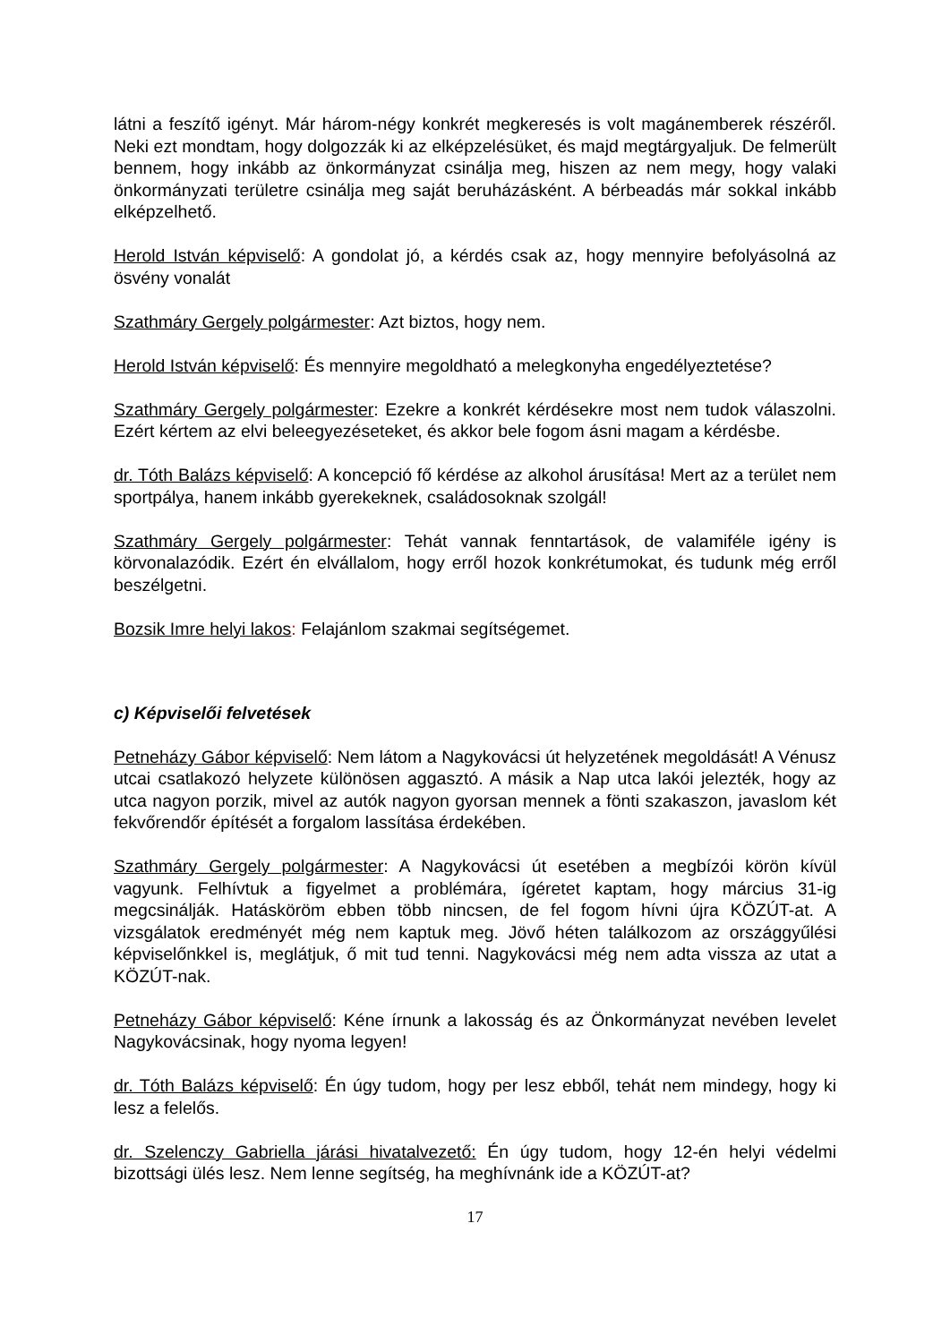látni a feszítő igényt. Már három-négy konkrét megkeresés is volt magánemberek részéről. Neki ezt mondtam, hogy dolgozzák ki az elképzelésüket, és majd megtárgyaljuk. De felmerült bennem, hogy inkább az önkormányzat csinálja meg, hiszen az nem megy, hogy valaki önkormányzati területre csinálja meg saját beruházásként. A bérbeadás már sokkal inkább elképzelhető.
Herold István képviselő: A gondolat jó, a kérdés csak az, hogy mennyire befolyásolná az ösvény vonalát
Szathmáry Gergely polgármester: Azt biztos, hogy nem.
Herold István képviselő: És mennyire megoldható a melegkonyha engedélyeztetése?
Szathmáry Gergely polgármester: Ezekre a konkrét kérdésekre most nem tudok válaszolni. Ezért kértem az elvi beleegyezéseteket, és akkor bele fogom ásni magam a kérdésbe.
dr. Tóth Balázs képviselő: A koncepció fő kérdése az alkohol árusítása! Mert az a terület nem sportpálya, hanem inkább gyerekeknek, családosoknak szolgál!
Szathmáry Gergely polgármester: Tehát vannak fenntartások, de valamiféle igény is körvonalazódik. Ezért én elvállalom, hogy erről hozok konkrétumokat, és tudunk még erről beszélgetni.
Bozsik Imre helyi lakos: Felajánlom szakmai segítségemet.
c) Képviselői felvetések
Petneházy Gábor képviselő: Nem látom a Nagykovácsi út helyzetének megoldását! A Vénusz utcai csatlakozó helyzete különösen aggasztó. A másik a Nap utca lakói jelezték, hogy az utca nagyon porzik, mivel az autók nagyon gyorsan mennek a fönti szakaszon, javaslom két fekvőrendőr építését a forgalom lassítása érdekében.
Szathmáry Gergely polgármester: A Nagykovácsi út esetében a megbízói körön kívül vagyunk. Felhívtuk a figyelmet a problémára, ígéretet kaptam, hogy március 31-ig megcsinálják. Hatásköröm ebben több nincsen, de fel fogom hívni újra KÖZÚT-at. A vizsgálatok eredményét még nem kaptuk meg. Jövő héten találkozom az országgyűlési képviselőnkkel is, meglátjuk, ő mit tud tenni. Nagykovácsi még nem adta vissza az utat a KÖZÚT-nak.
Petneházy Gábor képviselő: Kéne írnunk a lakosság és az Önkormányzat nevében levelet Nagykovácsinak, hogy nyoma legyen!
dr. Tóth Balázs képviselő: Én úgy tudom, hogy per lesz ebből, tehát nem mindegy, hogy ki lesz a felelős.
dr. Szelenczy Gabriella járási hivatalvezető: Én úgy tudom, hogy 12-én helyi védelmi bizottsági ülés lesz. Nem lenne segítség, ha meghívnánk ide a KÖZÚT-at?
17